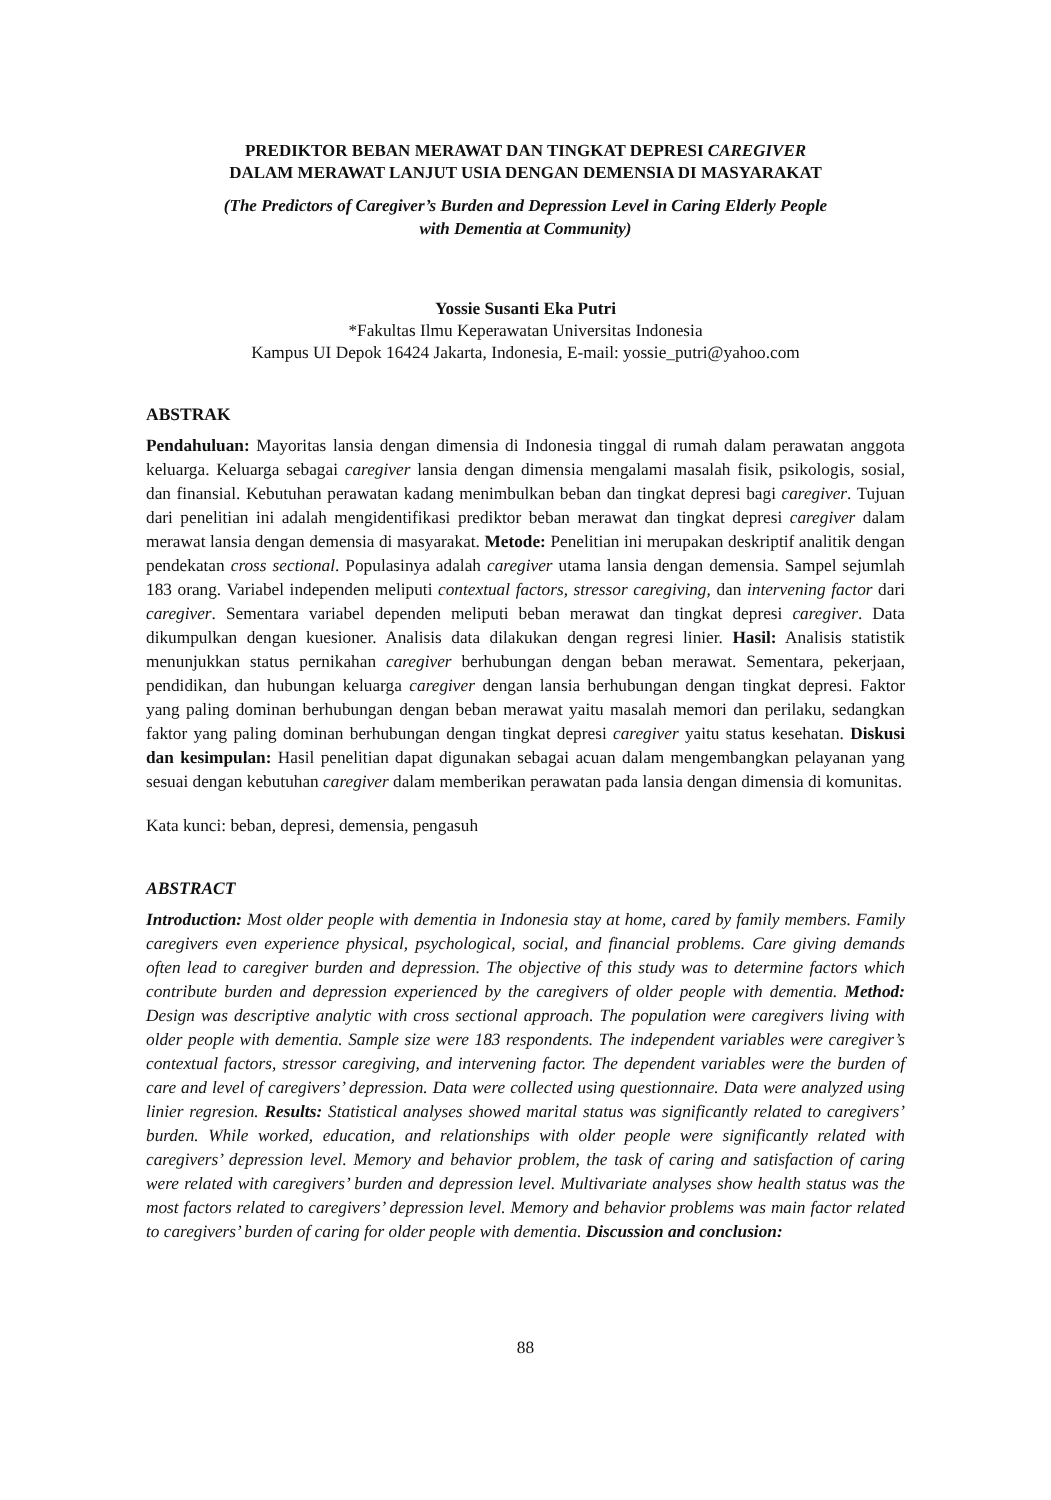PREDIKTOR BEBAN MERAWAT DAN TINGKAT DEPRESI CAREGIVER
DALAM MERAWAT LANJUT USIA DENGAN DEMENSIA DI MASYARAKAT
(The Predictors of Caregiver’s Burden and Depression Level in Caring Elderly People
with Dementia at Community)
Yossie Susanti Eka Putri
*Fakultas Ilmu Keperawatan Universitas Indonesia
Kampus UI Depok 16424 Jakarta, Indonesia, E-mail: yossie_putri@yahoo.com
ABSTRAK
Pendahuluan: Mayoritas lansia dengan dimensia di Indonesia tinggal di rumah dalam perawatan anggota keluarga. Keluarga sebagai caregiver lansia dengan dimensia mengalami masalah fisik, psikologis, sosial, dan finansial. Kebutuhan perawatan kadang menimbulkan beban dan tingkat depresi bagi caregiver. Tujuan dari penelitian ini adalah mengidentifikasi prediktor beban merawat dan tingkat depresi caregiver dalam merawat lansia dengan demensia di masyarakat. Metode: Penelitian ini merupakan deskriptif analitik dengan pendekatan cross sectional. Populasinya adalah caregiver utama lansia dengan demensia. Sampel sejumlah 183 orang. Variabel independen meliputi contextual factors, stressor caregiving, dan intervening factor dari caregiver. Sementara variabel dependen meliputi beban merawat dan tingkat depresi caregiver. Data dikumpulkan dengan kuesioner. Analisis data dilakukan dengan regresi linier. Hasil: Analisis statistik menunjukkan status pernikahan caregiver berhubungan dengan beban merawat. Sementara, pekerjaan, pendidikan, dan hubungan keluarga caregiver dengan lansia berhubungan dengan tingkat depresi. Faktor yang paling dominan berhubungan dengan beban merawat yaitu masalah memori dan perilaku, sedangkan faktor yang paling dominan berhubungan dengan tingkat depresi caregiver yaitu status kesehatan. Diskusi dan kesimpulan: Hasil penelitian dapat digunakan sebagai acuan dalam mengembangkan pelayanan yang sesuai dengan kebutuhan caregiver dalam memberikan perawatan pada lansia dengan dimensia di komunitas.
Kata kunci: beban, depresi, demensia, pengasuh
ABSTRACT
Introduction: Most older people with dementia in Indonesia stay at home, cared by family members. Family caregivers even experience physical, psychological, social, and financial problems. Care giving demands often lead to caregiver burden and depression. The objective of this study was to determine factors which contribute burden and depression experienced by the caregivers of older people with dementia. Method: Design was descriptive analytic with cross sectional approach. The population were caregivers living with older people with dementia. Sample size were 183 respondents. The independent variables were caregiver’s contextual factors, stressor caregiving, and intervening factor. The dependent variables were the burden of care and level of caregivers’ depression. Data were collected using questionnaire. Data were analyzed using linier regresion. Results: Statistical analyses showed marital status was significantly related to caregivers’ burden. While worked, education, and relationships with older people were significantly related with caregivers’ depression level. Memory and behavior problem, the task of caring and satisfaction of caring were related with caregivers’ burden and depression level. Multivariate analyses show health status was the most factors related to caregivers’ depression level. Memory and behavior problems was main factor related to caregivers’ burden of caring for older people with dementia. Discussion and conclusion:
88